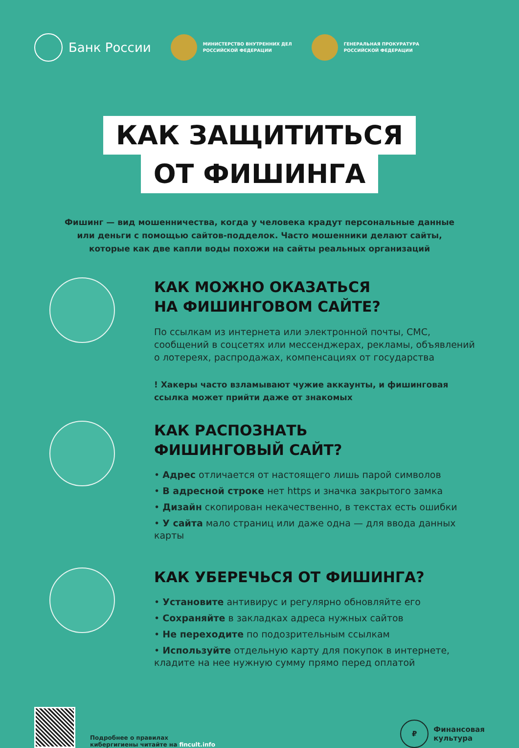Банк России
МИНИСТЕРСТВО ВНУТРЕННИХ ДЕЛ
РОССИЙСКОЙ ФЕДЕРАЦИИ
ГЕНЕРАЛЬНАЯ ПРОКУРАТУРА
РОССИЙСКОЙ ФЕДЕРАЦИИ
КАК ЗАЩИТИТЬСЯ
ОТ ФИШИНГА
Фишинг — вид мошенничества, когда у человека крадут персональные данные или деньги с помощью сайтов-подделок. Часто мошенники делают сайты, которые как две капли воды похожи на сайты реальных организаций
КАК МОЖНО ОКАЗАТЬСЯ
НА ФИШИНГОВОМ САЙТЕ?
По ссылкам из интернета или электронной почты, СМС, сообщений в соцсетях или мессенджерах, рекламы, объявлений о лотереях, распродажах, компенсациях от государства
! Хакеры часто взламывают чужие аккаунты, и фишинговая ссылка может прийти даже от знакомых
КАК РАСПОЗНАТЬ
ФИШИНГОВЫЙ САЙТ?
• Адрес отличается от настоящего лишь парой символов
• В адресной строке нет https и значка закрытого замка
• Дизайн скопирован некачественно, в текстах есть ошибки
• У сайта мало страниц или даже одна — для ввода данных карты
КАК УБЕРЕЧЬСЯ ОТ ФИШИНГА?
• Установите антивирус и регулярно обновляйте его
• Сохраняйте в закладках адреса нужных сайтов
• Не переходите по подозрительным ссылкам
• Используйте отдельную карту для покупок в интернете, кладите на нее нужную сумму прямо перед оплатой
Подробнее о правилах
кибергигиены читайте на fincult.info
₽
Финансовая
культура